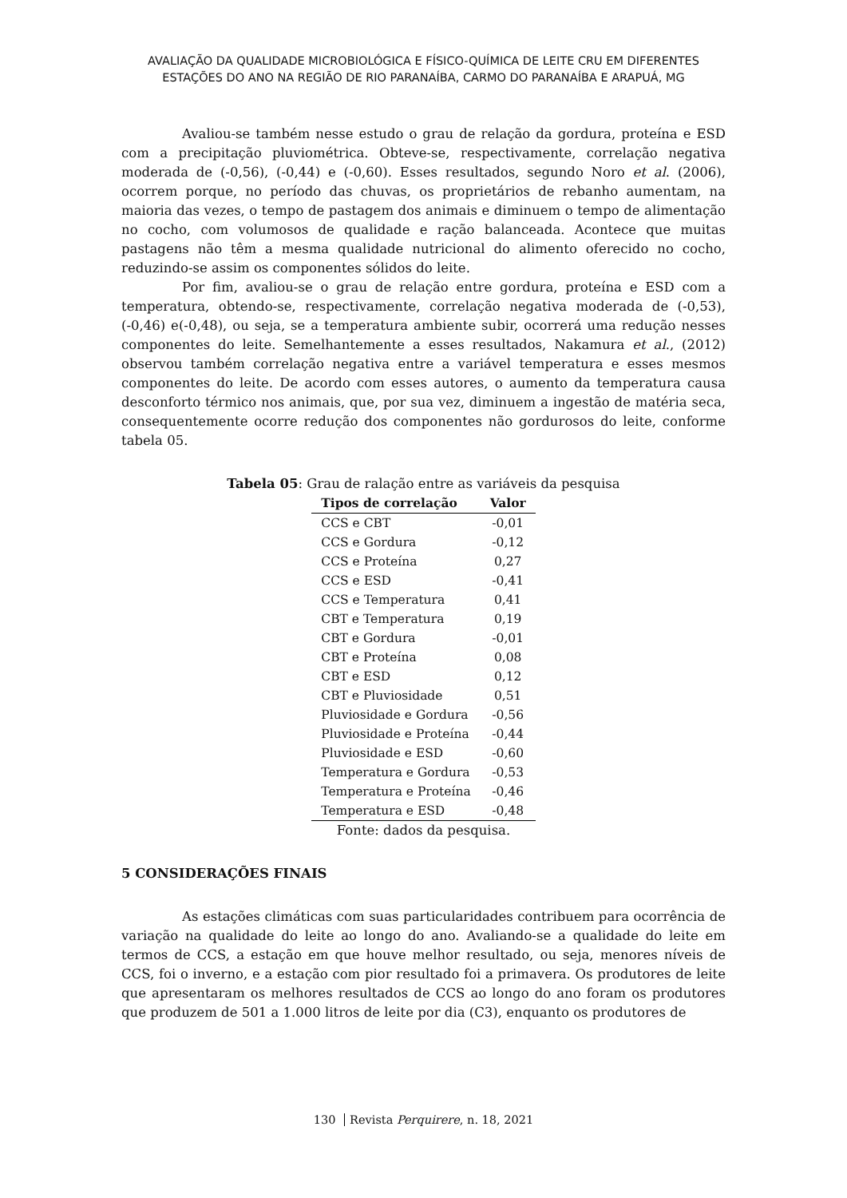AVALIAÇÃO DA QUALIDADE MICROBIOLÓGICA E FÍSICO-QUÍMICA DE LEITE CRU EM DIFERENTES
ESTAÇÕES DO ANO NA REGIÃO DE RIO PARANAÍBA, CARMO DO PARANAÍBA E ARAPUÁ, MG
Avaliou-se também nesse estudo o grau de relação da gordura, proteína e ESD com a precipitação pluviométrica. Obteve-se, respectivamente, correlação negativa moderada de (-0,56), (-0,44) e (-0,60). Esses resultados, segundo Noro et al. (2006), ocorrem porque, no período das chuvas, os proprietários de rebanho aumentam, na maioria das vezes, o tempo de pastagem dos animais e diminuem o tempo de alimentação no cocho, com volumosos de qualidade e ração balanceada. Acontece que muitas pastagens não têm a mesma qualidade nutricional do alimento oferecido no cocho, reduzindo-se assim os componentes sólidos do leite.
Por fim, avaliou-se o grau de relação entre gordura, proteína e ESD com a temperatura, obtendo-se, respectivamente, correlação negativa moderada de (-0,53), (-0,46) e(-0,48), ou seja, se a temperatura ambiente subir, ocorrerá uma redução nesses componentes do leite. Semelhantemente a esses resultados, Nakamura et al., (2012) observou também correlação negativa entre a variável temperatura e esses mesmos componentes do leite. De acordo com esses autores, o aumento da temperatura causa desconforto térmico nos animais, que, por sua vez, diminuem a ingestão de matéria seca, consequentemente ocorre redução dos componentes não gordurosos do leite, conforme tabela 05.
Tabela 05: Grau de ralação entre as variáveis da pesquisa
| Tipos de correlação | Valor |
| --- | --- |
| CCS e CBT | -0,01 |
| CCS e Gordura | -0,12 |
| CCS e Proteína | 0,27 |
| CCS e ESD | -0,41 |
| CCS e Temperatura | 0,41 |
| CBT e Temperatura | 0,19 |
| CBT e Gordura | -0,01 |
| CBT e Proteína | 0,08 |
| CBT e ESD | 0,12 |
| CBT e Pluviosidade | 0,51 |
| Pluviosidade e Gordura | -0,56 |
| Pluviosidade e Proteína | -0,44 |
| Pluviosidade e ESD | -0,60 |
| Temperatura e Gordura | -0,53 |
| Temperatura e Proteína | -0,46 |
| Temperatura e ESD | -0,48 |
Fonte: dados da pesquisa.
5 CONSIDERAÇÕES FINAIS
As estações climáticas com suas particularidades contribuem para ocorrência de variação na qualidade do leite ao longo do ano. Avaliando-se a qualidade do leite em termos de CCS, a estação em que houve melhor resultado, ou seja, menores níveis de CCS, foi o inverno, e a estação com pior resultado foi a primavera. Os produtores de leite que apresentaram os melhores resultados de CCS ao longo do ano foram os produtores que produzem de 501 a 1.000 litros de leite por dia (C3), enquanto os produtores de
130 Revista Perquirere, n. 18, 2021